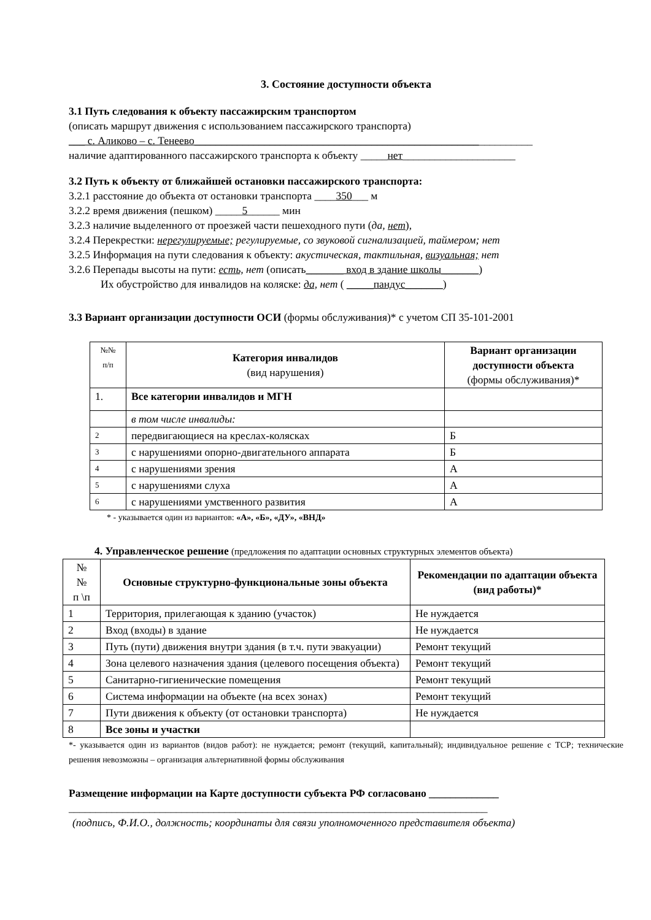3. Состояние доступности объекта
3.1 Путь следования к объекту пассажирским транспортом
(описать маршрут движения с использованием пассажирского транспорта)
___ с. Аликово – с. Тенеево_______________________________________________________________
наличие адаптированного пассажирского транспорта к объекту _____нет_____________________
3.2 Путь к объекту от ближайшей остановки пассажирского транспорта:
3.2.1 расстояние до объекта от остановки транспорта ____350___ м
3.2.2 время движения (пешком) _____5______ мин
3.2.3 наличие выделенного от проезжей части пешеходного пути (да, нет),
3.2.4 Перекрестки: нерегулируемые; регулируемые, со звуковой сигнализацией, таймером; нет
3.2.5 Информация на пути следования к объекту: акустическая, тактильная, визуальная; нет
3.2.6 Перепады высоты на пути: есть, нет (описать_______ вход в здание школы_______)
Их обустройство для инвалидов на коляске: да, нет ( _____пандус_______)
3.3 Вариант организации доступности ОСИ (формы обслуживания)* с учетом СП 35-101-2001
| №№ п/п | Категория инвалидов (вид нарушения) | Вариант организации доступности объекта (формы обслуживания)* |
| 1. | Все категории инвалидов и МГН | |
| | в том числе инвалиды: | |
| 2 | передвигающиеся на креслах-колясках | Б |
| 3 | с нарушениями опорно-двигательного аппарата | Б |
| 4 | с нарушениями зрения | А |
| 5 | с нарушениями слуха | А |
| 6 | с нарушениями умственного развития | А |
* - указывается один из вариантов: «А», «Б», «ДУ», «ВНД»
4. Управленческое решение (предложения по адаптации основных структурных элементов объекта)
| № № п \п | Основные структурно-функциональные зоны объекта | Рекомендации по адаптации объекта (вид работы)* |
| --- | --- | --- |
| 1 | Территория, прилегающая к зданию (участок) | Не нуждается |
| 2 | Вход (входы) в здание | Не нуждается |
| 3 | Путь (пути) движения внутри здания (в т.ч. пути эвакуации) | Ремонт текущий |
| 4 | Зона целевого назначения здания (целевого посещения объекта) | Ремонт текущий |
| 5 | Санитарно-гигиенические помещения | Ремонт текущий |
| 6 | Система информации на объекте (на всех зонах) | Ремонт текущий |
| 7 | Пути движения к объекту (от остановки транспорта) | Не нуждается |
| 8 | Все зоны и участки | |
*- указывается один из вариантов (видов работ): не нуждается; ремонт (текущий, капитальный); индивидуальное решение с ТСР; технические решения невозможны – организация альтернативной формы обслуживания
Размещение информации на Карте доступности субъекта РФ согласовано _____________
______________________________________________________________________________
(подпись, Ф.И.О., должность; координаты для связи уполномоченного представителя объекта)